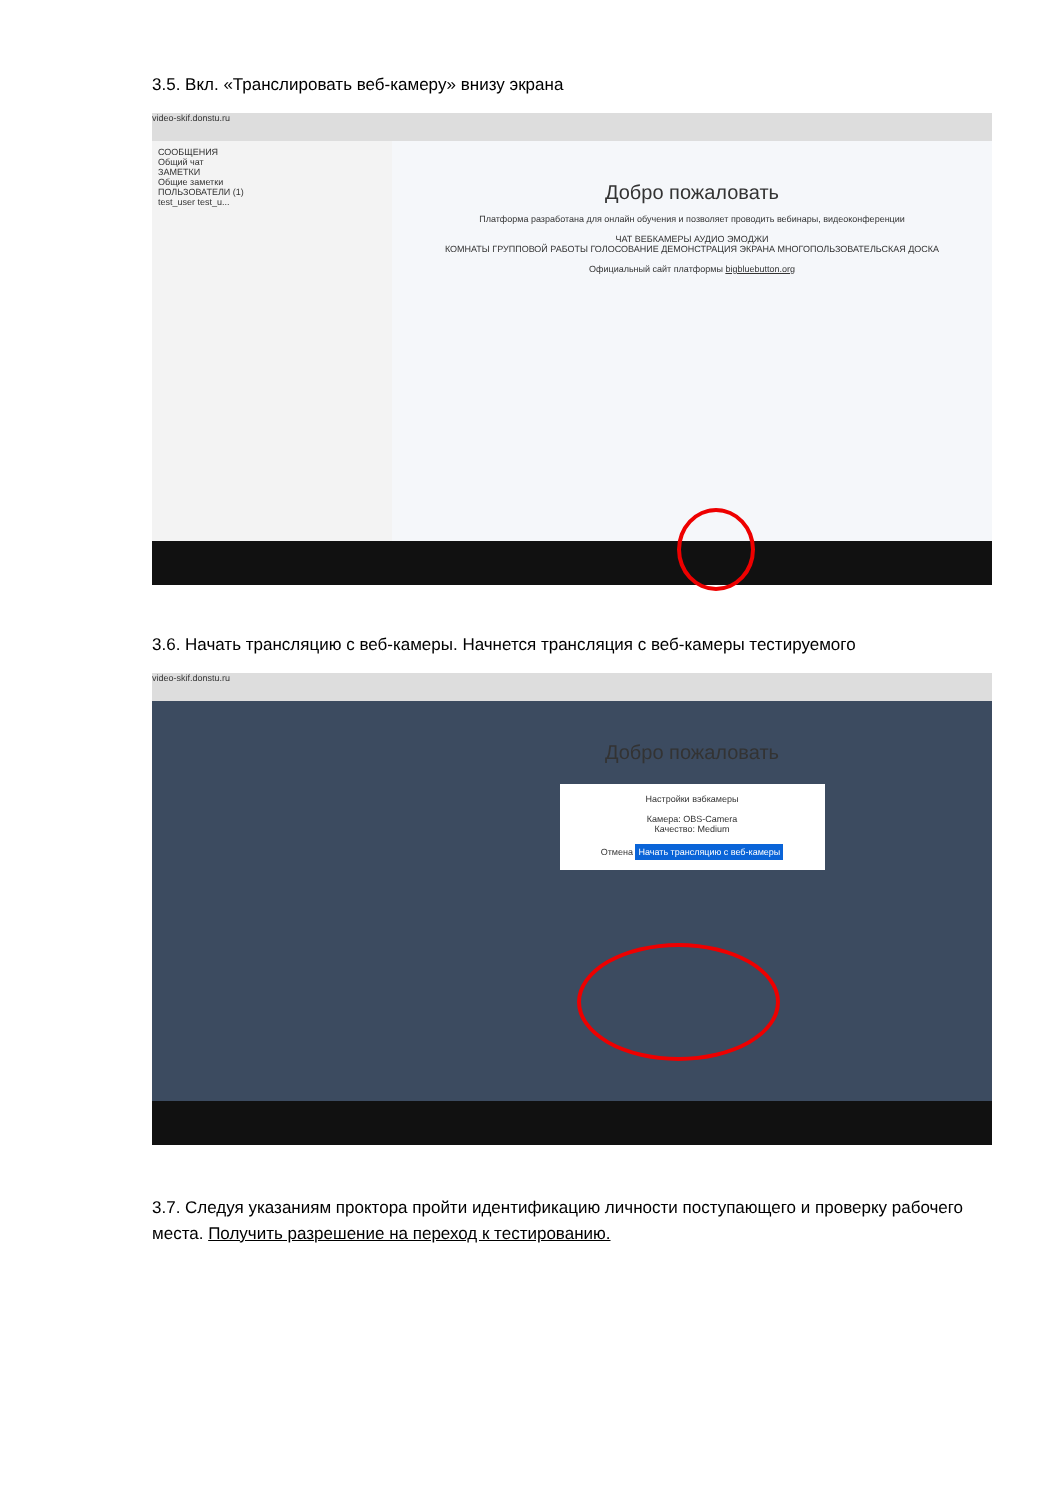3.5. Вкл. «Транслировать веб-камеру» внизу экрана
video-skif.donstu.ru
СООБЩЕНИЯ
Общий чат
ЗАМЕТКИ
Общие заметки
ПОЛЬЗОВАТЕЛИ (1)
test_user test_u...
Добро пожаловать
Платформа разработана для онлайн обучения и позволяет проводить вебинары, видеоконференции
ЧАТ ВЕБКАМЕРЫ АУДИО ЭМОДЖИ
КОМНАТЫ ГРУППОВОЙ РАБОТЫ ГОЛОСОВАНИЕ ДЕМОНСТРАЦИЯ ЭКРАНА МНОГОПОЛЬЗОВАТЕЛЬСКАЯ ДОСКА
Официальный сайт платформы bigbluebutton.org
3.6. Начать трансляцию с веб-камеры. Начнется трансляция с веб-камеры тестируемого
video-skif.donstu.ru
Добро пожаловать
Настройки вэбкамеры
Камера: OBS-Camera
Качество: Medium
Отмена Начать трансляцию с веб-камеры
3.7. Следуя указаниям проктора пройти идентификацию личности поступающего и проверку рабочего места. Получить разрешение на переход к тестированию.